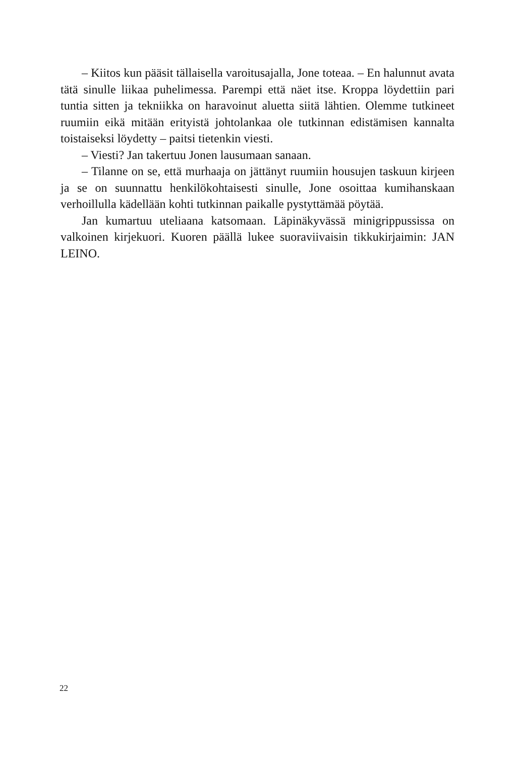– Kiitos kun pääsit tällaisella varoitusajalla, Jone toteaa. – En halunnut avata tätä sinulle liikaa puhelimessa. Parempi että näet itse. Kroppa löydettiin pari tuntia sitten ja tekniikka on haravoinut aluetta siitä lähtien. Olemme tutkineet ruumiin eikä mitään erityistä johtolankaa ole tutkinnan edistämisen kannalta toistaiseksi löydetty – paitsi tietenkin viesti.
– Viesti? Jan takertuu Jonen lausumaan sanaan.
– Tilanne on se, että murhaaja on jättänyt ruumiin housujen taskuun kirjeen ja se on suunnattu henkilökohtaisesti sinulle, Jone osoittaa kumihanskaan verhoillulla kädellään kohti tutkinnan paikalle pystyttämää pöytää.
Jan kumartuu uteliaana katsomaan. Läpinäkyvässä minigrippussissa on valkoinen kirjekuori. Kuoren päällä lukee suoraviivaisin tikkukirjaimin: JAN LEINO.
22